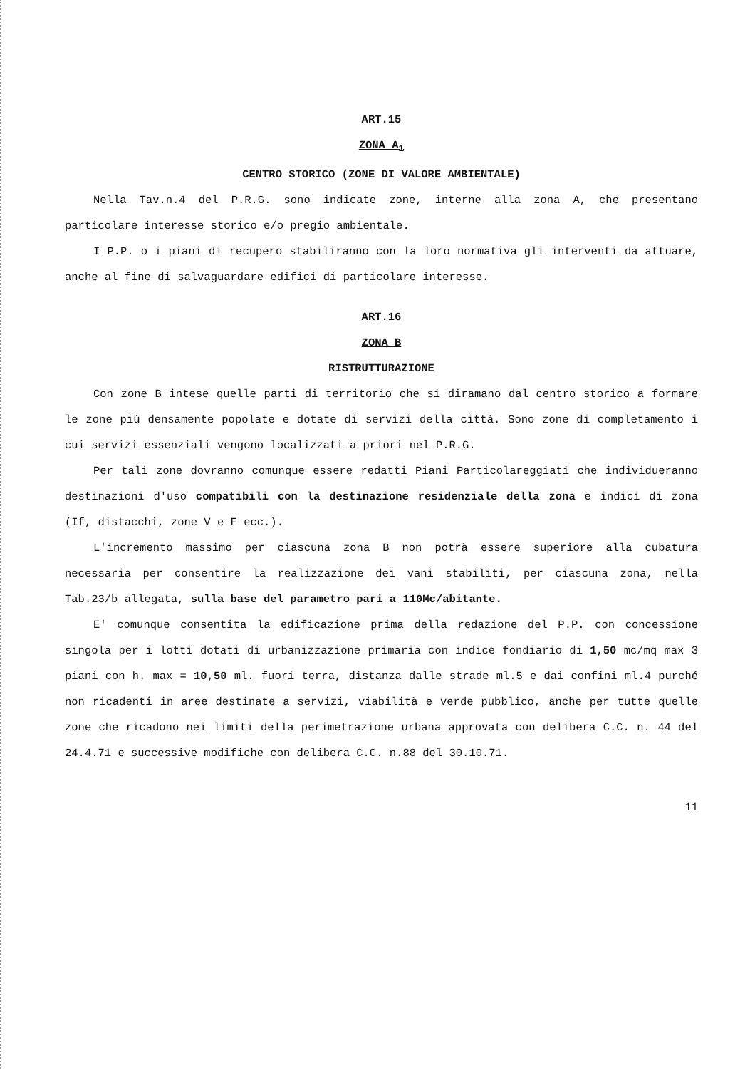ART.15
ZONA A<sub>1</sub>
CENTRO STORICO (ZONE DI VALORE AMBIENTALE)
Nella Tav.n.4 del P.R.G. sono indicate zone, interne alla zona A, che presentano particolare interesse storico e/o pregio ambientale.
I P.P. o i piani di recupero stabiliranno con la loro normativa gli interventi da attuare, anche al fine di salvaguardare edifici di particolare interesse.
ART.16
ZONA B
RISTRUTTURAZIONE
Con zone B intese quelle parti di territorio che si diramano dal centro storico a formare le zone più densamente popolate e dotate di servizi della città. Sono zone di completamento i cui servizi essenziali vengono localizzati a priori nel P.R.G.
Per tali zone dovranno comunque essere redatti Piani Particolareggiati che individueranno destinazioni d'uso compatibili con la destinazione residenziale della zona e indici di zona (If, distacchi, zone V e F ecc.).
L'incremento massimo per ciascuna zona B non potrà essere superiore alla cubatura necessaria per consentire la realizzazione dei vani stabiliti, per ciascuna zona, nella Tab.23/b allegata, sulla base del parametro pari a 110Mc/abitante.
E' comunque consentita la edificazione prima della redazione del P.P. con concessione singola per i lotti dotati di urbanizzazione primaria con indice fondiario di 1,50 mc/mq max 3 piani con h. max = 10,50 ml. fuori terra, distanza dalle strade ml.5 e dai confini ml.4 purché non ricadenti in aree destinate a servizi, viabilità e verde pubblico, anche per tutte quelle zone che ricadono nei limiti della perimetrazione urbana approvata con delibera C.C. n. 44 del 24.4.71 e successive modifiche con delibera C.C. n.88 del 30.10.71.
11